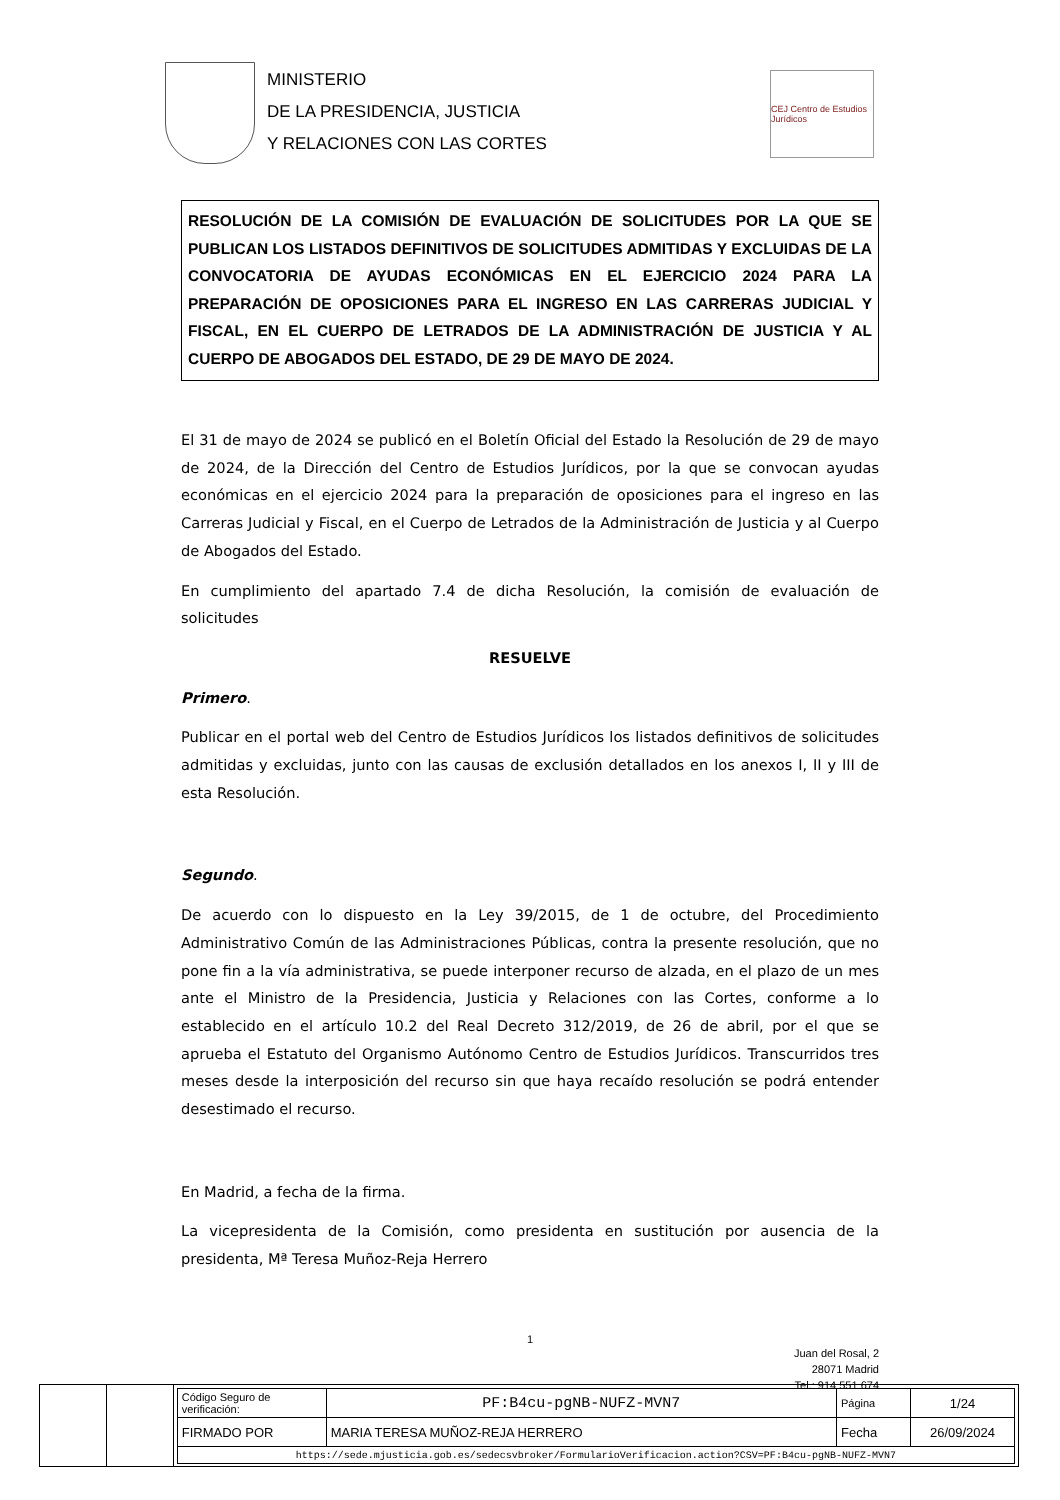MINISTERIO
DE LA PRESIDENCIA, JUSTICIA
Y RELACIONES CON LAS CORTES
CEJ Centro de Estudios Jurídicos
RESOLUCIÓN DE LA COMISIÓN DE EVALUACIÓN DE SOLICITUDES POR LA QUE SE PUBLICAN LOS LISTADOS DEFINITIVOS DE SOLICITUDES ADMITIDAS Y EXCLUIDAS DE LA CONVOCATORIA DE AYUDAS ECONÓMICAS EN EL EJERCICIO 2024 PARA LA PREPARACIÓN DE OPOSICIONES PARA EL INGRESO EN LAS CARRERAS JUDICIAL Y FISCAL, EN EL CUERPO DE LETRADOS DE LA ADMINISTRACIÓN DE JUSTICIA Y AL CUERPO DE ABOGADOS DEL ESTADO, DE 29 DE MAYO DE 2024.
El 31 de mayo de 2024 se publicó en el Boletín Oficial del Estado la Resolución de 29 de mayo de 2024, de la Dirección del Centro de Estudios Jurídicos, por la que se convocan ayudas económicas en el ejercicio 2024 para la preparación de oposiciones para el ingreso en las Carreras Judicial y Fiscal, en el Cuerpo de Letrados de la Administración de Justicia y al Cuerpo de Abogados del Estado.
En cumplimiento del apartado 7.4 de dicha Resolución, la comisión de evaluación de solicitudes
RESUELVE
Primero.
Publicar en el portal web del Centro de Estudios Jurídicos los listados definitivos de solicitudes admitidas y excluidas, junto con las causas de exclusión detallados en los anexos I, II y III de esta Resolución.
Segundo.
De acuerdo con lo dispuesto en la Ley 39/2015, de 1 de octubre, del Procedimiento Administrativo Común de las Administraciones Públicas, contra la presente resolución, que no pone fin a la vía administrativa, se puede interponer recurso de alzada, en el plazo de un mes ante el Ministro de la Presidencia, Justicia y Relaciones con las Cortes, conforme a lo establecido en el artículo 10.2 del Real Decreto 312/2019, de 26 de abril, por el que se aprueba el Estatuto del Organismo Autónomo Centro de Estudios Jurídicos. Transcurridos tres meses desde la interposición del recurso sin que haya recaído resolución se podrá entender desestimado el recurso.
En Madrid, a fecha de la firma.
La vicepresidenta de la Comisión, como presidenta en sustitución por ausencia de la presidenta, Mª Teresa Muñoz-Reja Herrero
1
Juan del Rosal, 2
28071 Madrid
Tel.: 914 551 674
| Código Seguro de verificación: | PF:B4cu-pgNB-NUFZ-MVN7 | Página | 1/24 |
| FIRMADO POR | MARIA TERESA MUÑOZ-REJA HERRERO | Fecha | 26/09/2024 |
| https://sede.mjusticia.gob.es/sedecsvbroker/FormularioVerificacion.action?CSV=PF:B4cu-pgNB-NUFZ-MVN7 | | | |